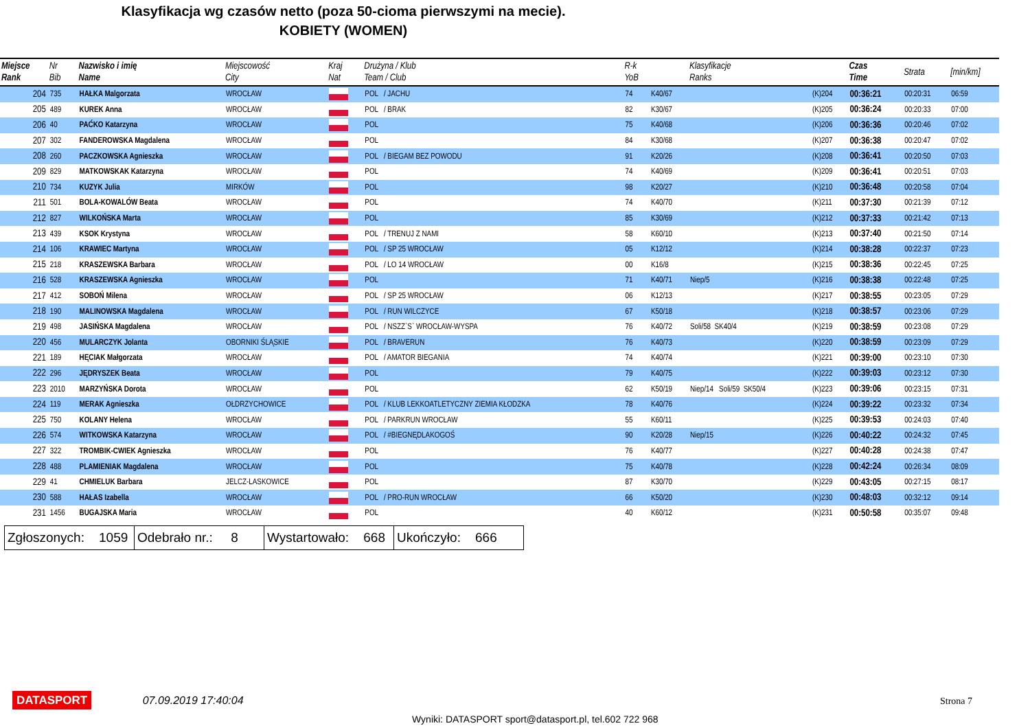Klasyfikacja wg czasów netto (poza 50-cioma pierwszymi na mecie).
KOBIETY (WOMEN)
| Miejsce Rank | Nr Bib | Nazwisko i imię Name | Miejscowość City | Kraj Nat | Drużyna / Klub Team / Club | R-k YoB | | Klasyfikacje Ranks | | Czas Time | Strata | [min/km] |
| --- | --- | --- | --- | --- | --- | --- | --- | --- | --- | --- | --- | --- |
| 204 | 735 | HAŁKA Malgorzata | WROCŁAW | | POL / JACHU | 74 | K40/67 | | (K)204 | 00:36:21 | 00:20:31 | 06:59 |
| 205 | 489 | KUREK Anna | WROCŁAW | | POL / BRAK | 82 | K30/67 | | (K)205 | 00:36:24 | 00:20:33 | 07:00 |
| 206 | 40 | PAĆKO Katarzyna | WROCŁAW | | POL | 75 | K40/68 | | (K)206 | 00:36:36 | 00:20:46 | 07:02 |
| 207 | 302 | FANDEROWSKA Magdalena | WROCŁAW | | POL | 84 | K30/68 | | (K)207 | 00:36:38 | 00:20:47 | 07:02 |
| 208 | 260 | PACZKOWSKA Agnieszka | WROCŁAW | | POL / BIEGAM BEZ POWODU | 91 | K20/26 | | (K)208 | 00:36:41 | 00:20:50 | 07:03 |
| 209 | 829 | MATKOWSKAK Katarzyna | WROCŁAW | | POL | 74 | K40/69 | | (K)209 | 00:36:41 | 00:20:51 | 07:03 |
| 210 | 734 | KUZYK Julia | MIRKÓW | | POL | 98 | K20/27 | | (K)210 | 00:36:48 | 00:20:58 | 07:04 |
| 211 | 501 | BOLA-KOWALÓW Beata | WROCŁAW | | POL | 74 | K40/70 | | (K)211 | 00:37:30 | 00:21:39 | 07:12 |
| 212 | 827 | WILKOŃSKA Marta | WROCŁAW | | POL | 85 | K30/69 | | (K)212 | 00:37:33 | 00:21:42 | 07:13 |
| 213 | 439 | KSOK Krystyna | WROCŁAW | | POL / TRENUJ Z NAMI | 58 | K60/10 | | (K)213 | 00:37:40 | 00:21:50 | 07:14 |
| 214 | 106 | KRAWIEC Martyna | WROCŁAW | | POL / SP 25 WROCŁAW | 05 | K12/12 | | (K)214 | 00:38:28 | 00:22:37 | 07:23 |
| 215 | 218 | KRASZEWSKA Barbara | WROCŁAW | | POL / LO 14 WROCŁAW | 00 | K16/8 | | (K)215 | 00:38:36 | 00:22:45 | 07:25 |
| 216 | 528 | KRASZEWSKA Agnieszka | WROCŁAW | | POL | 71 | K40/71 | Niep/5 | (K)216 | 00:38:38 | 00:22:48 | 07:25 |
| 217 | 412 | SOBOŃ Milena | WROCŁAW | | POL / SP 25 WROCŁAW | 06 | K12/13 | | (K)217 | 00:38:55 | 00:23:05 | 07:29 |
| 218 | 190 | MALINOWSKA Magdalena | WROCŁAW | | POL / RUN WILCZYCE | 67 | K50/18 | | (K)218 | 00:38:57 | 00:23:06 | 07:29 |
| 219 | 498 | JASIŃSKA Magdalena | WROCŁAW | | POL / NSZZ`S` WROCŁAW-WYSPA | 76 | K40/72 | Soli/58 SK40/4 | (K)219 | 00:38:59 | 00:23:08 | 07:29 |
| 220 | 456 | MULARCZYK Jolanta | OBORNIKI ŚLĄSKIE | | POL / BRAVERUN | 76 | K40/73 | | (K)220 | 00:38:59 | 00:23:09 | 07:29 |
| 221 | 189 | HĘCIAK Małgorzata | WROCŁAW | | POL / AMATOR BIEGANIA | 74 | K40/74 | | (K)221 | 00:39:00 | 00:23:10 | 07:30 |
| 222 | 296 | JĘDRYSZEK Beata | WROCŁAW | | POL | 79 | K40/75 | | (K)222 | 00:39:03 | 00:23:12 | 07:30 |
| 223 | 2010 | MARZYŃSKA Dorota | WROCŁAW | | POL | 62 | K50/19 | Niep/14 Soli/59 SK50/4 | (K)223 | 00:39:06 | 00:23:15 | 07:31 |
| 224 | 119 | MERAK Agnieszka | OŁDRZYCHOWICE | | POL / KLUB LEKKOATLETYCZNY ZIEMIA KŁODZKA | 78 | K40/76 | | (K)224 | 00:39:22 | 00:23:32 | 07:34 |
| 225 | 750 | KOLANY Helena | WROCŁAW | | POL / PARKRUN WROCŁAW | 55 | K60/11 | | (K)225 | 00:39:53 | 00:24:03 | 07:40 |
| 226 | 574 | WITKOWSKA Katarzyna | WROCŁAW | | POL / #BIEGNĘDLAKOGOŚ | 90 | K20/28 | Niep/15 | (K)226 | 00:40:22 | 00:24:32 | 07:45 |
| 227 | 322 | TROMBIK-CWIEK Agnieszka | WROCŁAW | | POL | 76 | K40/77 | | (K)227 | 00:40:28 | 00:24:38 | 07:47 |
| 228 | 488 | PLAMIENIAK Magdalena | WROCŁAW | | POL | 75 | K40/78 | | (K)228 | 00:42:24 | 00:26:34 | 08:09 |
| 229 | 41 | CHMIELUK Barbara | JELCZ-LASKOWICE | | POL | 87 | K30/70 | | (K)229 | 00:43:05 | 00:27:15 | 08:17 |
| 230 | 588 | HAŁAS Izabella | WROCŁAW | | POL / PRO-RUN WROCŁAW | 66 | K50/20 | | (K)230 | 00:48:03 | 00:32:12 | 09:14 |
| 231 | 1456 | BUGAJSKA Maria | WROCŁAW | | POL | 40 | K60/12 | | (K)231 | 00:50:58 | 00:35:07 | 09:48 |
| Zgłoszonych: 1059 | Odebrało nr.: 8 | Wystartowało: 668 | Ukończyło: 666 |
DATASPORT 07.09.2019 17:40:04 Strona 7
Wyniki: DATASPORT sport@datasport.pl, tel.602 722 968